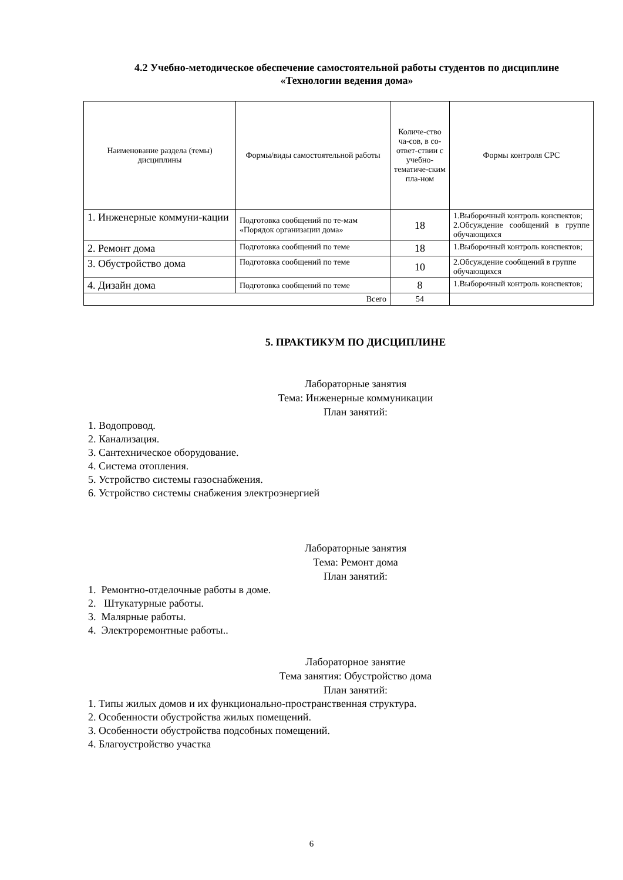4.2 Учебно-методическое обеспечение самостоятельной работы студентов по дисциплине «Технологии ведения дома»
| Наименование раздела (темы) дисциплины | Формы/виды самостоятельной работы | Количе-ство ча-сов, в со-ответ-ствии с учебно-тематиче-ским пла-ном | Формы контроля СРС |
| --- | --- | --- | --- |
| 1. Инженерные коммуни-кации | Подготовка сообщений по те-мам «Порядок организации дома» | 18 | 1.Выборочный контроль конспектов; 2.Обсуждение сообщений в группе обучающихся |
| 2. Ремонт дома | Подготовка сообщений по теме | 18 | 1.Выборочный контроль конспектов; |
| 3. Обустройство дома | Подготовка сообщений по теме | 10 | 2.Обсуждение сообщений в группе обучающихся |
| 4. Дизайн дома | Подготовка сообщений по теме | 8 | 1.Выборочный контроль конспектов; |
| Всего | | 54 | |
5. ПРАКТИКУМ ПО ДИСЦИПЛИНЕ
Лабораторные занятия
Тема: Инженерные коммуникации
План занятий:
1. Водопровод.
2. Канализация.
3. Сантехническое оборудование.
4. Система отопления.
5. Устройство системы газоснабжения.
6. Устройство системы снабжения электроэнергией
Лабораторные занятия
Тема: Ремонт дома
План занятий:
1. Ремонтно-отделочные работы в доме.
2. Штукатурные работы.
3. Малярные работы.
4. Электроремонтные работы..
Лабораторное занятие
Тема занятия: Обустройство дома
План занятий:
1. Типы жилых домов и их функционально-пространственная структура.
2. Особенности обустройства жилых помещений.
3. Особенности обустройства подсобных помещений.
4. Благоустройство участка
6